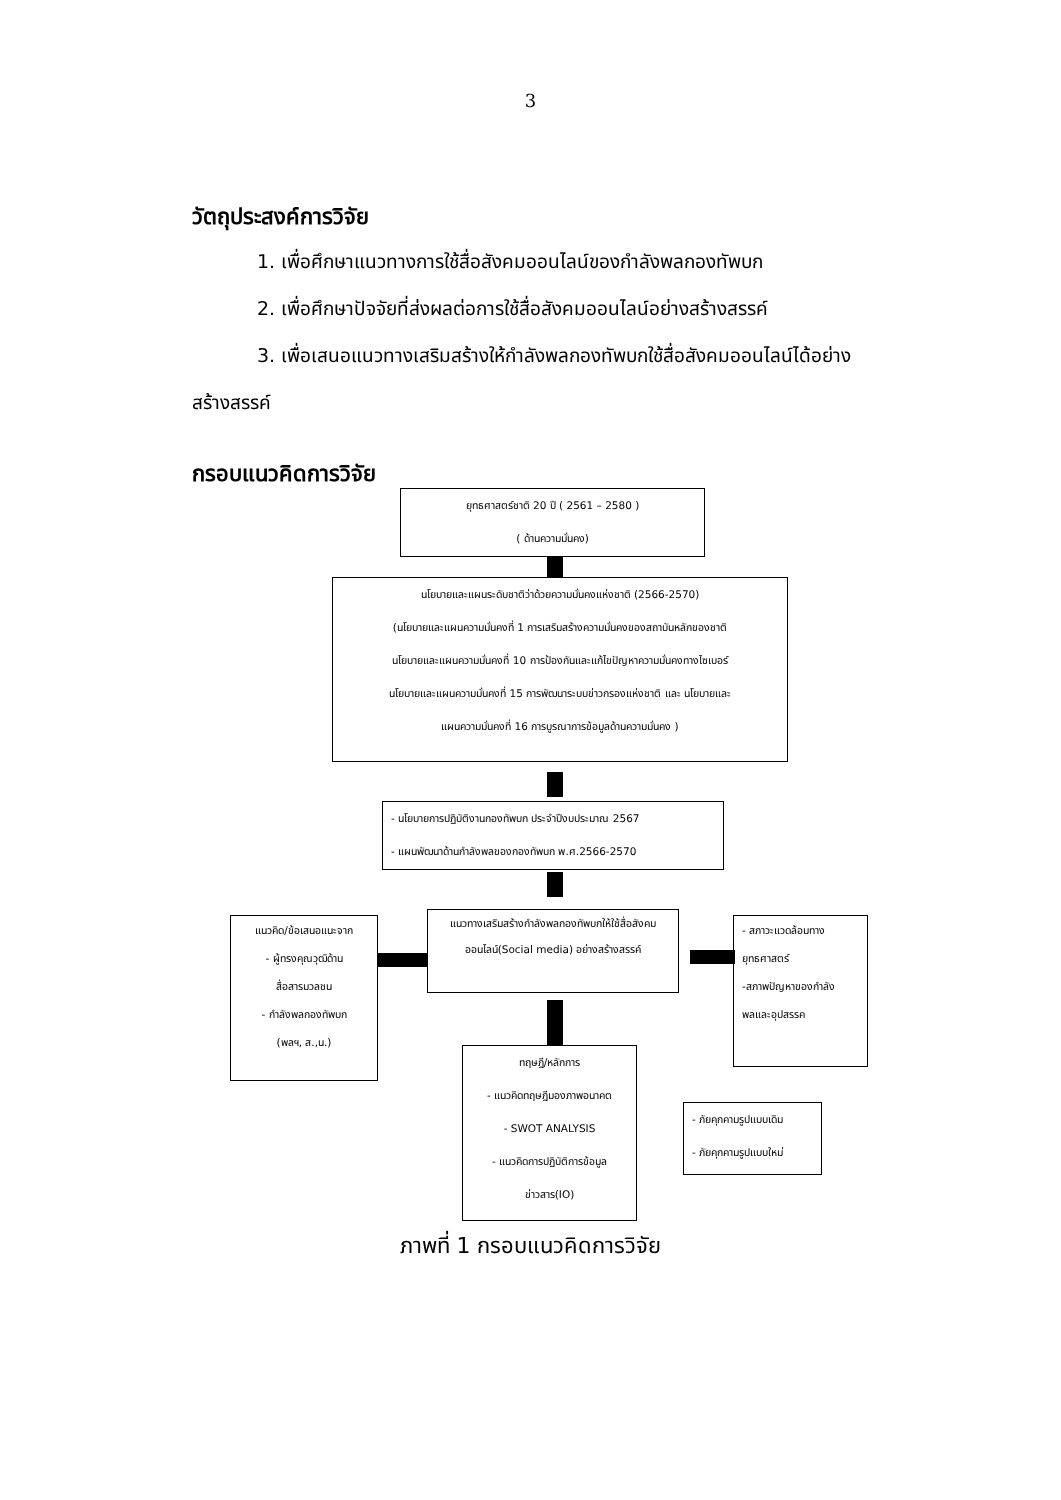3
วัตถุประสงค์การวิจัย
1. เพื่อศึกษาแนวทางการใช้สื่อสังคมออนไลน์ของกำลังพลกองทัพบก
2. เพื่อศึกษาปัจจัยที่ส่งผลต่อการใช้สื่อสังคมออนไลน์อย่างสร้างสรรค์
3. เพื่อเสนอแนวทางเสริมสร้างให้กำลังพลกองทัพบกใช้สื่อสังคมออนไลน์ได้อย่าง
สร้างสรรค์
กรอบแนวคิดการวิจัย
ยุทธศาสตร์ชาติ 20 ปี ( 2561 – 2580 )
( ด้านความมั่นคง)
นโยบายและแผนระดับชาติว่าด้วยความมั่นคงแห่งชาติ (2566-2570)
(นโยบายและแผนความมั่นคงที่ 1 การเสริมสร้างความมั่นคงของสถาบันหลักของชาติ
นโยบายและแผนความมั่นคงที่ 10 การป้องกันและแก้ไขปัญหาความมั่นคงทางไซเบอร์
นโยบายและแผนความมั่นคงที่ 15 การพัฒนาระบบข่าวกรองแห่งชาติ และ นโยบายและ
แผนความมั่นคงที่ 16 การบูรณาการข้อมูลด้านความมั่นคง )
- นโยบายการปฏิบัติงานกองทัพบก ประจำปีงบประมาณ 2567
- แผนพัฒนาด้านกำลังพลของกองทัพบก พ.ศ.2566-2570
แนวคิด/ข้อเสนอแนะจาก
- ผู้ทรงคุณวุฒิด้าน
สื่อสารมวลชน
- กำลังพลกองทัพบก
(พลฯ, ส.,น.)
แนวทางเสริมสร้างกำลังพลกองทัพบกให้ใช้สื่อสังคม
ออนไลน์(Social media) อย่างสร้างสรรค์
- สภาวะแวดล้อมทาง
ยุทธศาสตร์
-สภาพปัญหาของกำลัง
พลและอุปสรรค
ทฤษฎี/หลักการ
- แนวคิดทฤษฎีมองภาพอนาคต
- SWOT ANALYSIS
- แนวคิดการปฏิบัติการข้อมูล
ข่าวสาร(IO)
- ภัยคุกคามรูปแบบเดิม
- ภัยคุกคามรูปแบบใหม่
ภาพที่ 1 กรอบแนวคิดการวิจัย